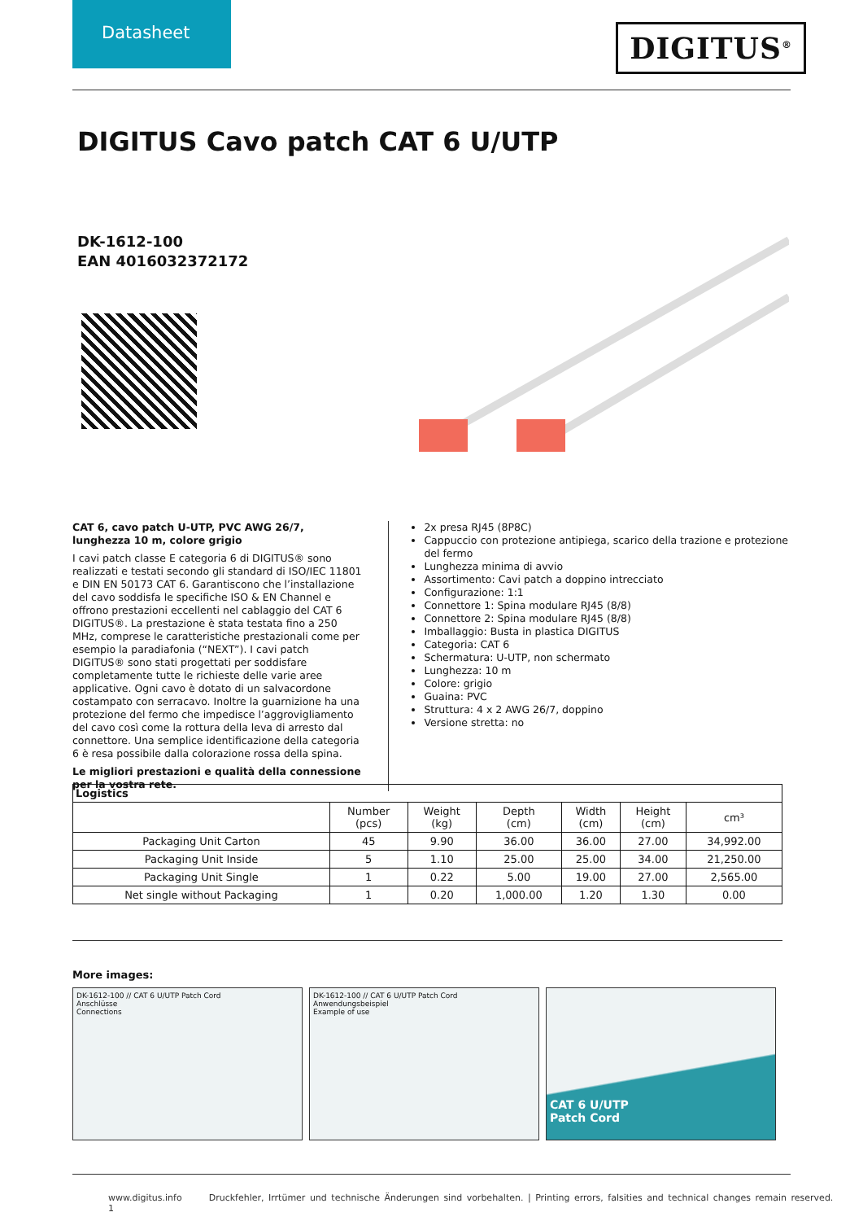Datasheet
DIGITUS<sup>®</sup>
DIGITUS Cavo patch CAT 6 U/UTP
DK-1612-100
EAN 4016032372172
CAT 6, cavo patch U-UTP, PVC AWG 26/7, lunghezza 10 m, colore grigio
I cavi patch classe E categoria 6 di DIGITUS® sono realizzati e testati secondo gli standard di ISO/IEC 11801 e DIN EN 50173 CAT 6. Garantiscono che l’installazione del cavo soddisfa le specifiche ISO & EN Channel e offrono prestazioni eccellenti nel cablaggio del CAT 6 DIGITUS®. La prestazione è stata testata fino a 250 MHz, comprese le caratteristiche prestazionali come per esempio la paradiafonia (“NEXT”). I cavi patch DIGITUS® sono stati progettati per soddisfare completamente tutte le richieste delle varie aree applicative. Ogni cavo è dotato di un salvacordone costampato con serracavo. Inoltre la guarnizione ha una protezione del fermo che impedisce l’aggrovigliamento del cavo così come la rottura della leva di arresto dal connettore. Una semplice identificazione della categoria 6 è resa possibile dalla colorazione rossa della spina.
Le migliori prestazioni e qualità della connessione per la vostra rete.
2x presa RJ45 (8P8C)
Cappuccio con protezione antipiega, scarico della trazione e protezione del fermo
Lunghezza minima di avvio
Assortimento: Cavi patch a doppino intrecciato
Configurazione: 1:1
Connettore 1: Spina modulare RJ45 (8/8)
Connettore 2: Spina modulare RJ45 (8/8)
Imballaggio: Busta in plastica DIGITUS
Categoria: CAT 6
Schermatura: U-UTP, non schermato
Lunghezza: 10 m
Colore: grigio
Guaina: PVC
Struttura: 4 x 2 AWG 26/7, doppino
Versione stretta: no
| Logistics | | | | | | |
| --- | --- | --- | --- | --- | --- | --- |
| | Number (pcs) | Weight (kg) | Depth (cm) | Width (cm) | Height (cm) | cm³ |
| Packaging Unit Carton | 45 | 9.90 | 36.00 | 36.00 | 27.00 | 34,992.00 |
| Packaging Unit Inside | 5 | 1.10 | 25.00 | 25.00 | 34.00 | 21,250.00 |
| Packaging Unit Single | 1 | 0.22 | 5.00 | 19.00 | 27.00 | 2,565.00 |
| Net single without Packaging | 1 | 0.20 | 1,000.00 | 1.20 | 1.30 | 0.00 |
More images:
DK-1612-100 // CAT 6 U/UTP Patch Cord
Anschlüsse
Connections
DK-1612-100 // CAT 6 U/UTP Patch Cord
Anwendungsbeispiel
Example of use
CAT 6 U/UTP
Patch Cord
www.digitus.info Druckfehler, Irrtümer und technische Änderungen sind vorbehalten. | Printing errors, falsities and technical changes remain reserved. 1